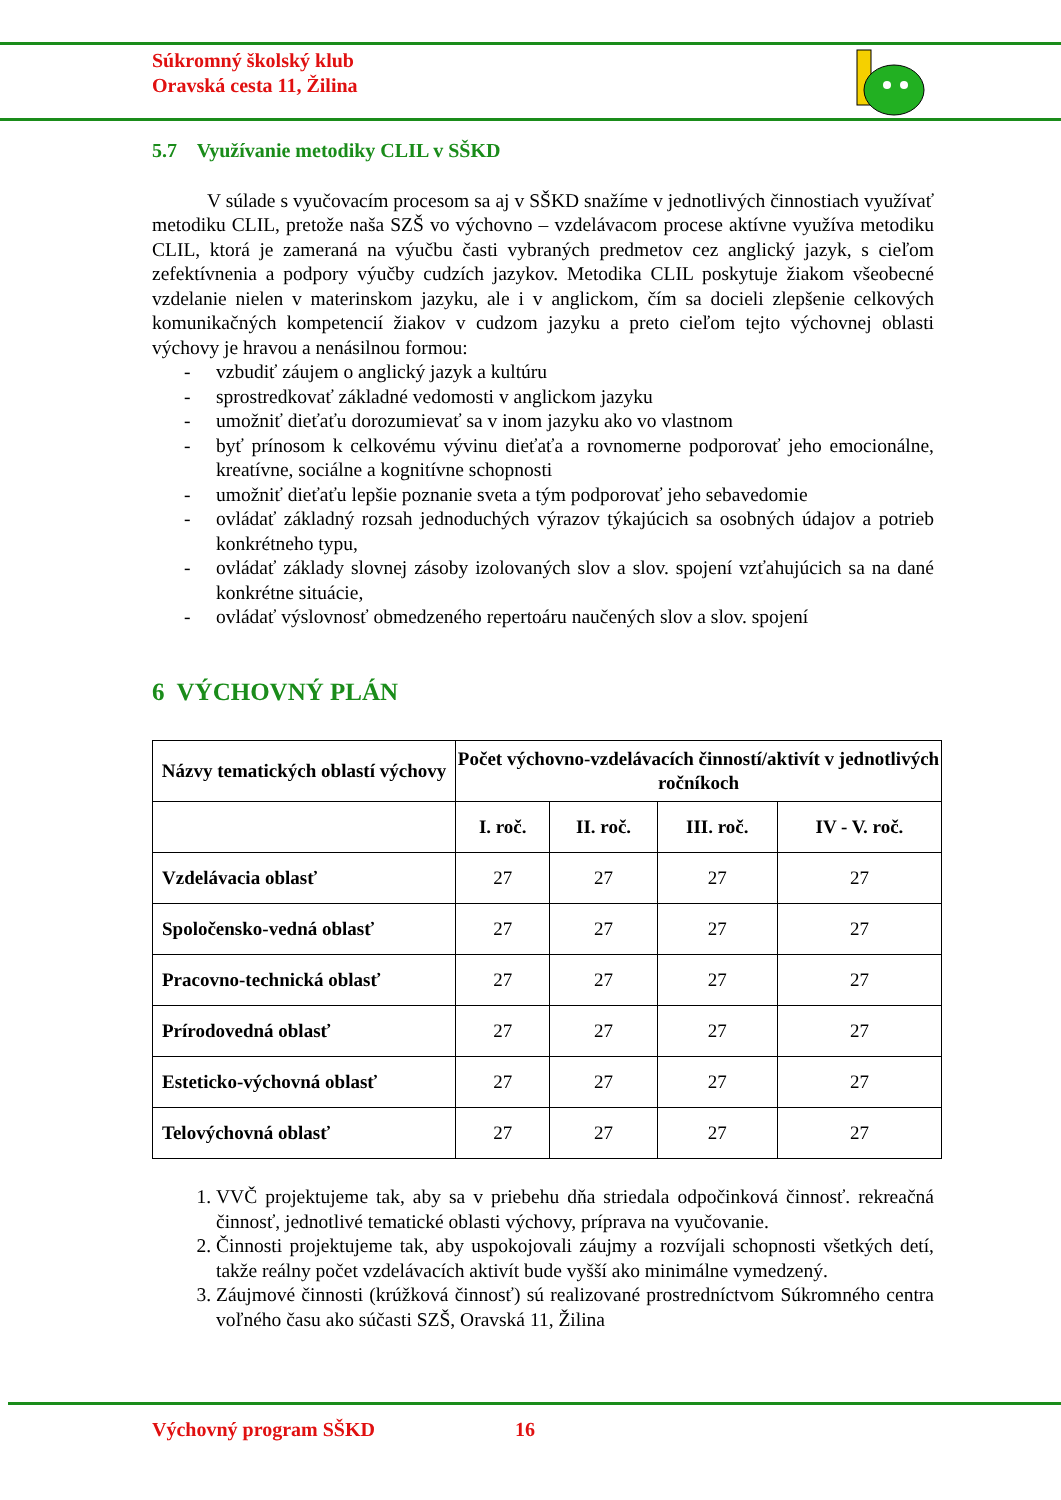Súkromný školský klub
Oravská cesta 11, Žilina
5.7 Využívanie metodiky CLIL v SŠKD
V súlade s vyučovacím procesom sa aj v SŠKD snažíme v jednotlivých činnostiach využívať metodiku CLIL, pretože naša SZŠ vo výchovno – vzdelávacom procese aktívne využíva metodiku CLIL, ktorá je zameraná na výučbu časti vybraných predmetov cez anglický jazyk, s cieľom zefektívnenia a podpory výučby cudzích jazykov. Metodika CLIL poskytuje žiakom všeobecné vzdelanie nielen v materinskom jazyku, ale i v anglickom, čím sa docieli zlepšenie celkových komunikačných kompetencií žiakov v cudzom jazyku a preto cieľom tejto výchovnej oblasti výchovy je hravou a nenásilnou formou:
- vzbudiť záujem o anglický jazyk a kultúru
- sprostredkovať základné vedomosti v anglickom jazyku
- umožniť dieťaťu dorozumievať sa v inom jazyku ako vo vlastnom
- byť prínosom k celkovému vývinu dieťaťa a rovnomerne podporovať jeho emocionálne, kreatívne, sociálne a kognitívne schopnosti
- umožniť dieťaťu lepšie poznanie sveta a tým podporovať jeho sebavedomie
- ovládať základný rozsah jednoduchých výrazov týkajúcich sa osobných údajov a potrieb konkrétneho typu,
- ovládať základy slovnej zásoby izolovaných slov a slov. spojení vzťahujúcich sa na dané konkrétne situácie,
- ovládať výslovnosť obmedzeného repertoáru naučených slov a slov. spojení
6 VÝCHOVNÝ PLÁN
| Názvy tematických oblastí výchovy | Počet výchovno-vzdelávacích činností/aktivít v jednotlivých ročníkoch | | | |
| --- | --- | --- | --- | --- |
| | I. roč. | II. roč. | III. roč. | IV - V. roč. |
| Vzdelávacia oblasť | 27 | 27 | 27 | 27 |
| Spoločensko-vedná oblasť | 27 | 27 | 27 | 27 |
| Pracovno-technická oblasť | 27 | 27 | 27 | 27 |
| Prírodovedná oblasť | 27 | 27 | 27 | 27 |
| Esteticko-výchovná oblasť | 27 | 27 | 27 | 27 |
| Telovýchovná oblasť | 27 | 27 | 27 | 27 |
1. VVČ projektujeme tak, aby sa v priebehu dňa striedala odpočinková činnosť. rekreačná činnosť, jednotlivé tematické oblasti výchovy, príprava na vyučovanie.
2. Činnosti projektujeme tak, aby uspokojovali záujmy a rozvíjali schopnosti všetkých detí, takže reálny počet vzdelávacích aktivít bude vyšší ako minimálne vymedzený.
3. Záujmové činnosti (krúžková činnosť) sú realizované prostredníctvom Súkromného centra voľného času ako súčasti SZŠ, Oravská 11, Žilina
Výchovný program SŠKD 16